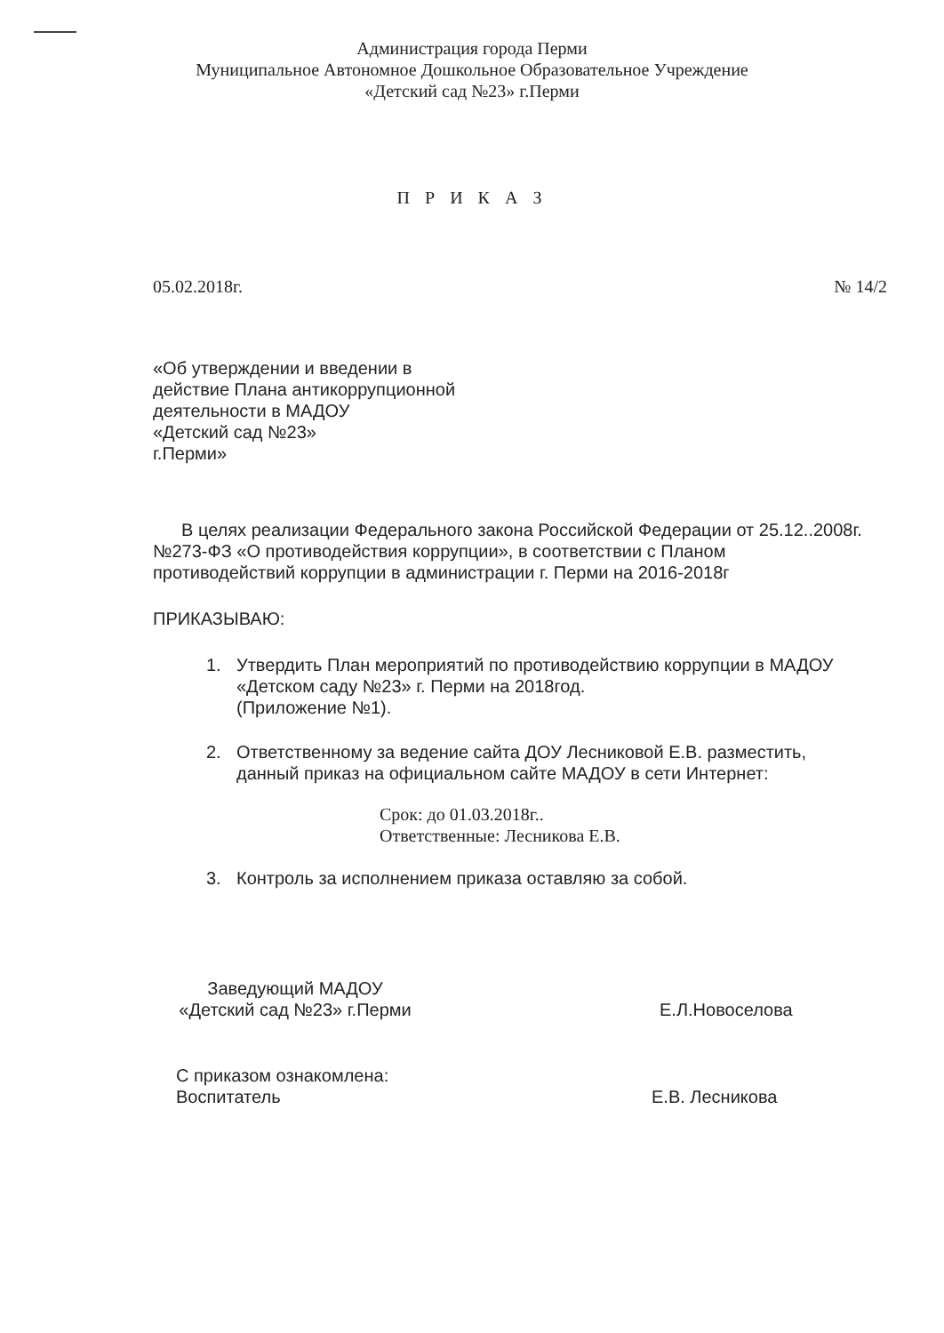Администрация города Перми
Муниципальное Автономное Дошкольное Образовательное Учреждение
«Детский сад №23» г.Перми
П Р И К А З
05.02.2018г. № 14/2
«Об утверждении и введении в
действие Плана антикоррупционной
деятельности в МАДОУ
«Детский сад №23»
г.Перми»
В целях реализации Федерального закона Российской Федерации от 25.12..2008г. №273-ФЗ «О противодействия коррупции», в соответствии с Планом противодействий коррупции в администрации г. Перми на 2016-2018г
ПРИКАЗЫВАЮ:
1. Утвердить План мероприятий по противодействию коррупции в МАДОУ «Детском саду №23» г. Перми на 2018год.
(Приложение №1).
2. Ответственному за ведение сайта ДОУ Лесниковой Е.В. разместить, данный приказ на официальном сайте МАДОУ в сети Интернет:
Срок: до 01.03.2018г..
Ответственные: Лесникова Е.В.
3. Контроль за исполнением приказа оставляю за собой.
Заведующий МАДОУ
«Детский сад №23» г.Перми
Е.Л.Новоселова
С приказом ознакомлена:
Воспитатель
Е.В. Лесникова